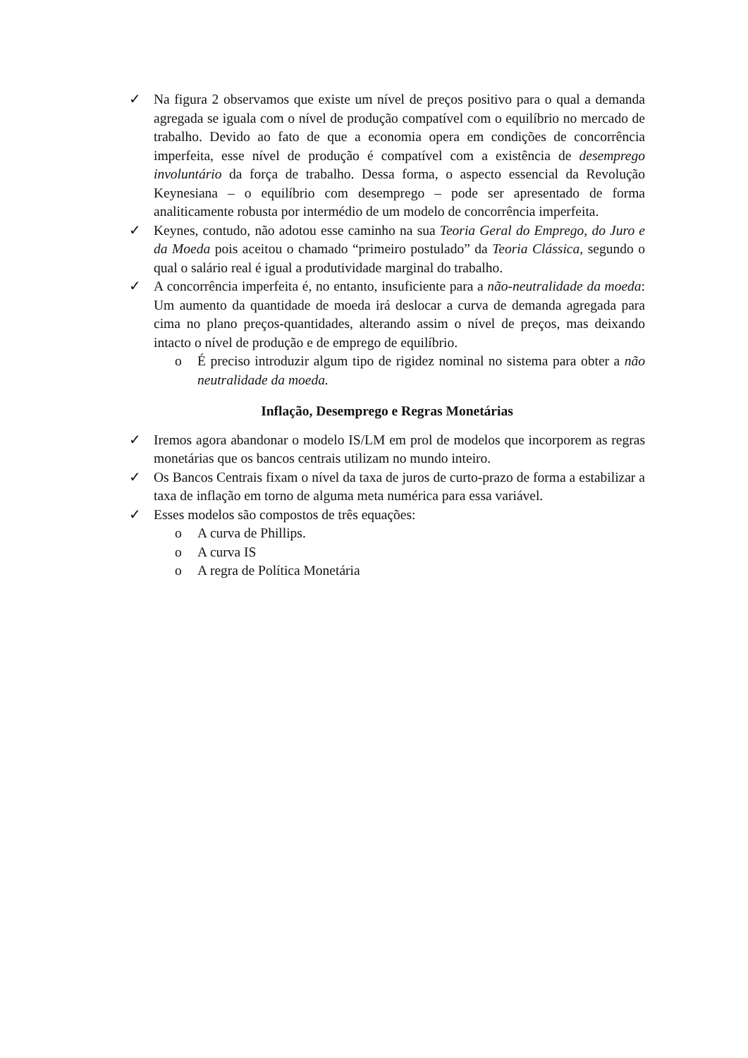✓ Na figura 2 observamos que existe um nível de preços positivo para o qual a demanda agregada se iguala com o nível de produção compatível com o equilíbrio no mercado de trabalho. Devido ao fato de que a economia opera em condições de concorrência imperfeita, esse nível de produção é compatível com a existência de desemprego involuntário da força de trabalho. Dessa forma, o aspecto essencial da Revolução Keynesiana – o equilíbrio com desemprego – pode ser apresentado de forma analiticamente robusta por intermédio de um modelo de concorrência imperfeita.
✓ Keynes, contudo, não adotou esse caminho na sua Teoria Geral do Emprego, do Juro e da Moeda pois aceitou o chamado “primeiro postulado” da Teoria Clássica, segundo o qual o salário real é igual a produtividade marginal do trabalho.
✓ A concorrência imperfeita é, no entanto, insuficiente para a não-neutralidade da moeda: Um aumento da quantidade de moeda irá deslocar a curva de demanda agregada para cima no plano preços-quantidades, alterando assim o nível de preços, mas deixando intacto o nível de produção e de emprego de equilíbrio.
o É preciso introduzir algum tipo de rigidez nominal no sistema para obter a não neutralidade da moeda.
Inflação, Desemprego e Regras Monetárias
✓ Iremos agora abandonar o modelo IS/LM em prol de modelos que incorporem as regras monetárias que os bancos centrais utilizam no mundo inteiro.
✓ Os Bancos Centrais fixam o nível da taxa de juros de curto-prazo de forma a estabilizar a taxa de inflação em torno de alguma meta numérica para essa variável.
✓ Esses modelos são compostos de três equações:
o A curva de Phillips.
o A curva IS
o A regra de Política Monetária